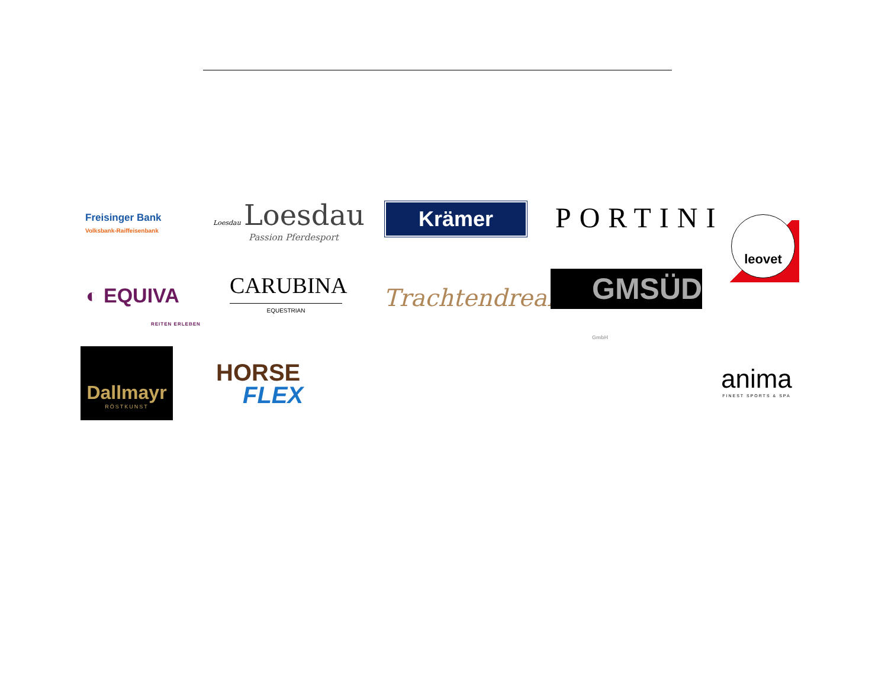Freisinger Bank
Volksbank-Raiffeisenbank
Loesdau Loesdau
Passion Pferdesport
Krämer PORTINI leovet
◐ EQUIVA
REITEN ERLEBEN
CARUBINA
EQUESTRIAN
Trachtendreams
GMSÜD GmbH
Dallmayr
RÖSTKUNST
HORSE
FLEX
anima
FINEST SPORTS & SPA